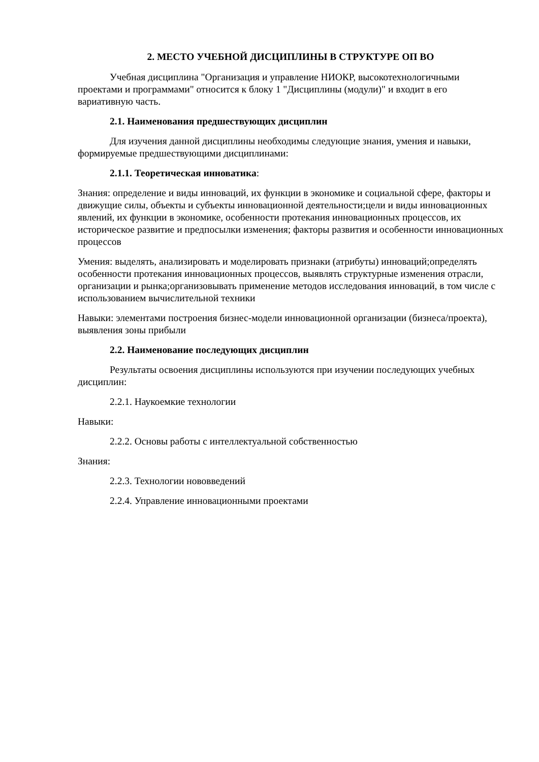2. МЕСТО УЧЕБНОЙ ДИСЦИПЛИНЫ В СТРУКТУРЕ ОП ВО
Учебная дисциплина "Организация и управление НИОКР, высокотехнологичными проектами и программами" относится к блоку 1 "Дисциплины (модули)" и входит в его вариативную часть.
2.1. Наименования предшествующих дисциплин
Для изучения данной дисциплины необходимы следующие знания, умения и навыки, формируемые предшествующими дисциплинами:
2.1.1. Теоретическая инноватика:
Знания: определение и виды инноваций, их функции в экономике и социальной сфере, факторы и движущие силы, объекты и субъекты инновационной деятельности;цели и виды инновационных явлений, их функции в экономике, особенности протекания инновационных процессов, их историческое развитие и предпосылки изменения; факторы развития и особенности инновационных процессов
Умения: выделять, анализировать и моделировать признаки (атрибуты) инноваций;определять особенности протекания инновационных процессов, выявлять структурные изменения отрасли, организации и рынка;организовывать применение методов исследования инноваций, в том числе с использованием вычислительной техники
Навыки: элементами построения бизнес-модели инновационной организации (бизнеса/проекта), выявления зоны прибыли
2.2. Наименование последующих дисциплин
Результаты освоения дисциплины используются при изучении последующих учебных дисциплин:
2.2.1. Наукоемкие технологии
Навыки:
2.2.2. Основы работы с интеллектуальной собственностью
Знания:
2.2.3. Технологии нововведений
2.2.4. Управление инновационными проектами